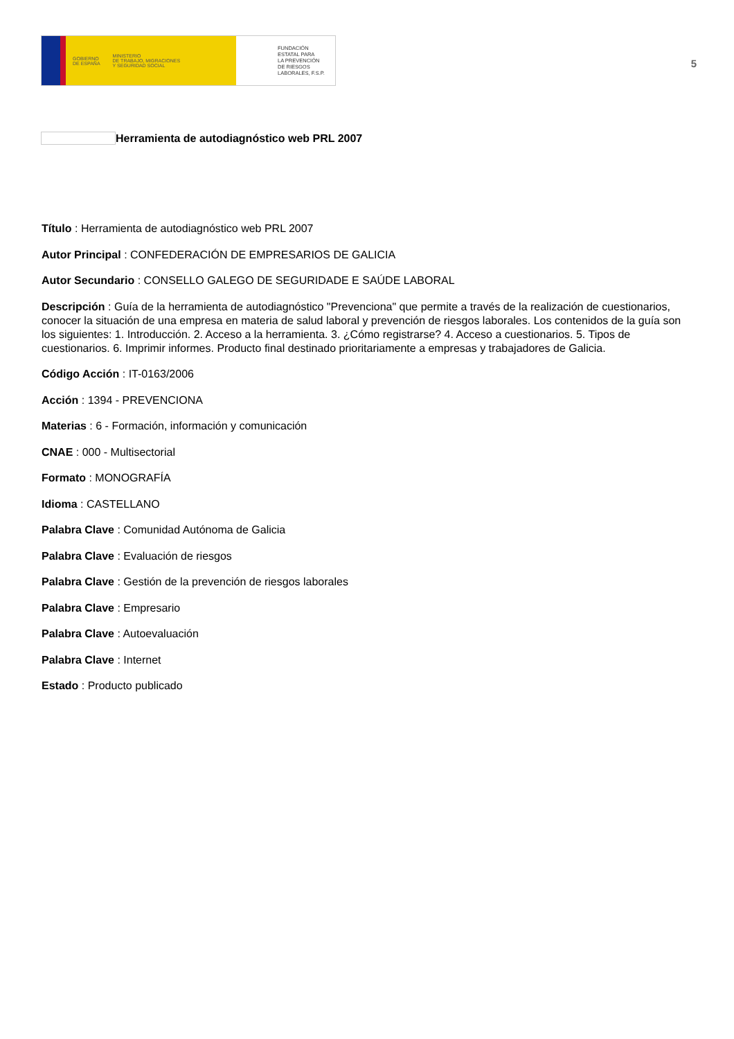GOBIERNO
DE ESPAÑA MINISTERIO
DE TRABAJO, MIGRACIONES
Y SEGURIDAD SOCIAL
FUNDACIÓN
ESTATAL PARA
LA PREVENCIÓN
DE RIESGOS
LABORALES, F.S.P.
5
Herramienta de autodiagnóstico web PRL 2007
Título : Herramienta de autodiagnóstico web PRL 2007
Autor Principal : CONFEDERACIÓN DE EMPRESARIOS DE GALICIA
Autor Secundario : CONSELLO GALEGO DE SEGURIDADE E SAÚDE LABORAL
Descripción : Guía de la herramienta de autodiagnóstico "Prevenciona" que permite a través de la realización de cuestionarios, conocer la situación de una empresa en materia de salud laboral y prevención de riesgos laborales. Los contenidos de la guía son los siguientes: 1. Introducción. 2. Acceso a la herramienta. 3. ¿Cómo registrarse? 4. Acceso a cuestionarios. 5. Tipos de cuestionarios. 6. Imprimir informes. Producto final destinado prioritariamente a empresas y trabajadores de Galicia.
Código Acción : IT-0163/2006
Acción : 1394 - PREVENCIONA
Materias : 6 - Formación, información y comunicación
CNAE : 000 - Multisectorial
Formato : MONOGRAFÍA
Idioma : CASTELLANO
Palabra Clave : Comunidad Autónoma de Galicia
Palabra Clave : Evaluación de riesgos
Palabra Clave : Gestión de la prevención de riesgos laborales
Palabra Clave : Empresario
Palabra Clave : Autoevaluación
Palabra Clave : Internet
Estado : Producto publicado